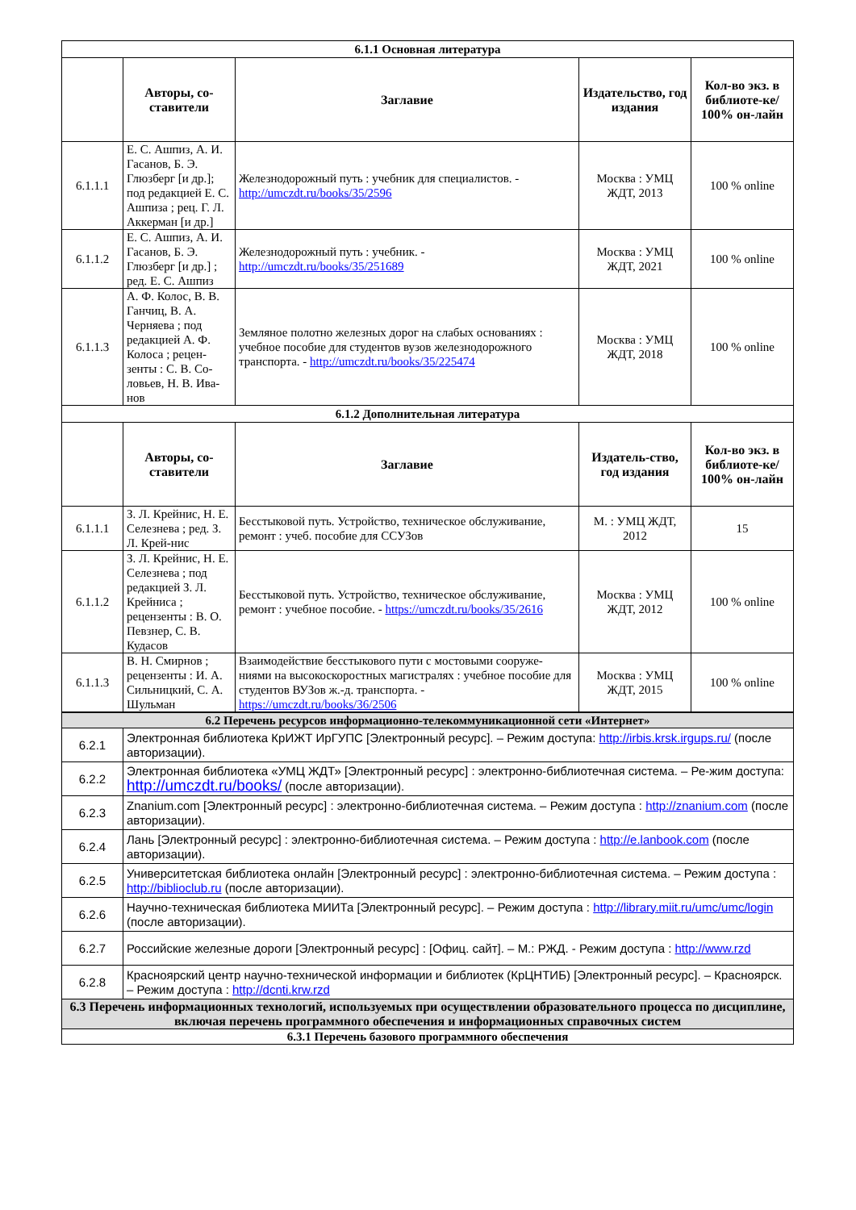| 6.1.1 Основная литература | | | | |
| --- | --- | --- | --- | --- |
| | Авторы, со-ставители | Заглавие | Издательство, год издания | Кол-во экз. в библиоте-ке/ 100% он-лайн |
| 6.1.1.1 | Е. С. Ашпиз, А. И. Гасанов, Б. Э. Глюзберг [и др.]; под редакцией Е. С. Ашпиза ; рец. Г. Л. Аккерман [и др.] | Железнодорожный путь : учебник для специалистов. - http://umczdt.ru/books/35/2596 | Москва : УМЦ ЖДТ, 2013 | 100 % online |
| 6.1.1.2 | Е. С. Ашпиз, А. И. Гасанов, Б. Э. Глюзберг [и др.] ; ред. Е. С. Ашпиз | Железнодорожный путь : учебник. - http://umczdt.ru/books/35/251689 | Москва : УМЦ ЖДТ, 2021 | 100 % online |
| 6.1.1.3 | А. Ф. Колос, В. В. Ганчиц, В. А. Черняева ; под редакцией А. Ф. Колоса ; рецен-зенты : С. В. Со-ловьев, Н. В. Ива-нов | Земляное полотно железных дорог на слабых основаниях : учебное пособие для студентов вузов железнодорожного транспорта. - http://umczdt.ru/books/35/225474 | Москва : УМЦ ЖДТ, 2018 | 100 % online |
| 6.1.2 Дополнительная литература | | | | |
| | Авторы, со-ставители | Заглавие | Издатель-ство, год издания | Кол-во экз. в библиоте-ке/ 100% он-лайн |
| 6.1.1.1 | З. Л. Крейнис, Н. Е. Селезнева ; ред. З. Л. Крей-нис | Бесстыковой путь. Устройство, техническое обслуживание, ремонт : учеб. пособие для ССУЗов | М. : УМЦ ЖДТ, 2012 | 15 |
| 6.1.1.2 | З. Л. Крейнис, Н. Е. Селезнева ; под редакцией З. Л. Крейниса ; рецензенты : В. О. Певзнер, С. В. Кудасов | Бесстыковой путь. Устройство, техническое обслуживание, ремонт : учебное пособие. - https://umczdt.ru/books/35/2616 | Москва : УМЦ ЖДТ, 2012 | 100 % online |
| 6.1.1.3 | В. Н. Смирнов ; рецензенты : И. А. Сильницкий, С. А. Шульман | Взаимодействие бесстыкового пути с мостовыми сооруже-ниями на высокоскоростных магистралях : учебное пособие для студентов ВУЗов ж.-д. транспорта. - https://umczdt.ru/books/36/2506 | Москва : УМЦ ЖДТ, 2015 | 100 % online |
| 6.2 Перечень ресурсов информационно-телекоммуникационной сети «Интернет» | |
| --- | --- |
| 6.2.1 | Электронная библиотека КрИЖТ ИрГУПС [Электронный ресурс]. – Режим доступа: http://irbis.krsk.irgups.ru/ (после авторизации). |
| 6.2.2 | Электронная библиотека «УМЦ ЖДТ» [Электронный ресурс] : электронно-библиотечная система. – Ре-жим доступа: http://umczdt.ru/books/ (после авторизации). |
| 6.2.3 | Znanium.com [Электронный ресурс] : электронно-библиотечная система. – Режим доступа : http://znanium.com (после авторизации). |
| 6.2.4 | Лань [Электронный ресурс] : электронно-библиотечная система. – Режим доступа : http://e.lanbook.com (после авторизации). |
| 6.2.5 | Университетская библиотека онлайн [Электронный ресурс] : электронно-библиотечная система. – Режим доступа : http://biblioclub.ru (после авторизации). |
| 6.2.6 | Научно-техническая библиотека МИИТа [Электронный ресурс]. – Режим доступа : http://library.miit.ru/umc/umc/login (после авторизации). |
| 6.2.7 | Российские железные дороги [Электронный ресурс] : [Офиц. сайт]. – М.: РЖД. - Режим доступа : http://www.rzd |
| 6.2.8 | Красноярский центр научно-технической информации и библиотек (КрЦНТИБ) [Электронный ресурс]. – Красноярск. – Режим доступа : http://dcnti.krw.rzd |
| 6.3 Перечень информационных технологий, используемых при осуществлении образовательного процесса по дисциплине, включая перечень программного обеспечения и информационных справочных систем | |
| 6.3.1 Перечень базового программного обеспечения | |